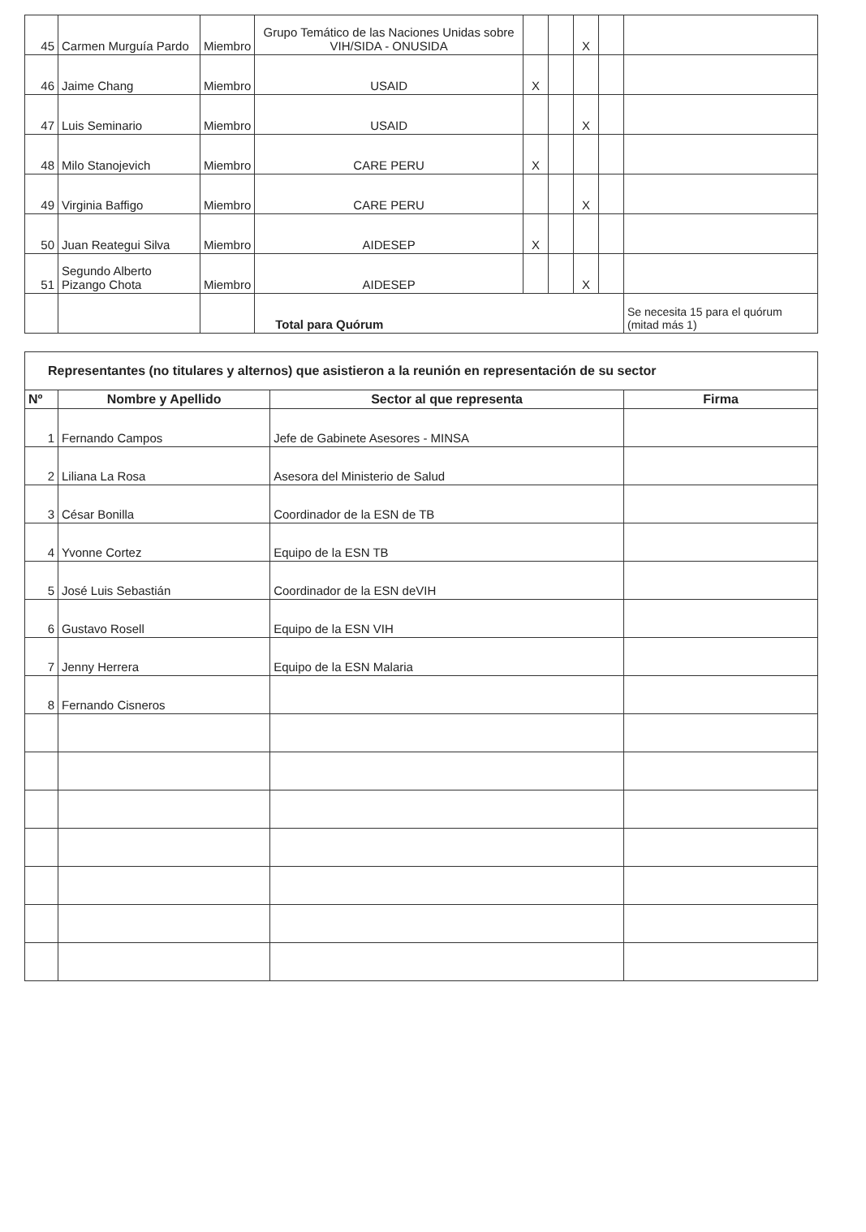| 45 | Carmen Murguía Pardo | Miembro | Grupo Temático de las Naciones Unidas sobre VIH/SIDA - ONUSIDA | | | X | | |
| 46 | Jaime Chang | Miembro | USAID | X | | | | |
| 47 | Luis Seminario | Miembro | USAID | | | X | | |
| 48 | Milo Stanojevich | Miembro | CARE PERU | X | | | | |
| 49 | Virginia Baffigo | Miembro | CARE PERU | | | X | | |
| 50 | Juan Reategui Silva | Miembro | AIDESEP | X | | | | |
| 51 | Segundo Alberto Pizango Chota | Miembro | AIDESEP | | | X | | |
| | | | Total para Quórum | | | | | Se necesita 15 para el quórum (mitad más 1) |
| Representantes (no titulares y alternos) que asistieron a la reunión en representación de su sector | | | |
| Nº | Nombre y Apellido | Sector al que representa | Firma |
| 1 | Fernando Campos | Jefe de Gabinete Asesores - MINSA | |
| 2 | Liliana La Rosa | Asesora del Ministerio de Salud | |
| 3 | César Bonilla | Coordinador de la ESN de TB | |
| 4 | Yvonne Cortez | Equipo de la ESN TB | |
| 5 | José Luis Sebastián | Coordinador de la ESN deVIH | |
| 6 | Gustavo Rosell | Equipo de la ESN VIH | |
| 7 | Jenny Herrera | Equipo de la ESN Malaria | |
| 8 | Fernando Cisneros | | |